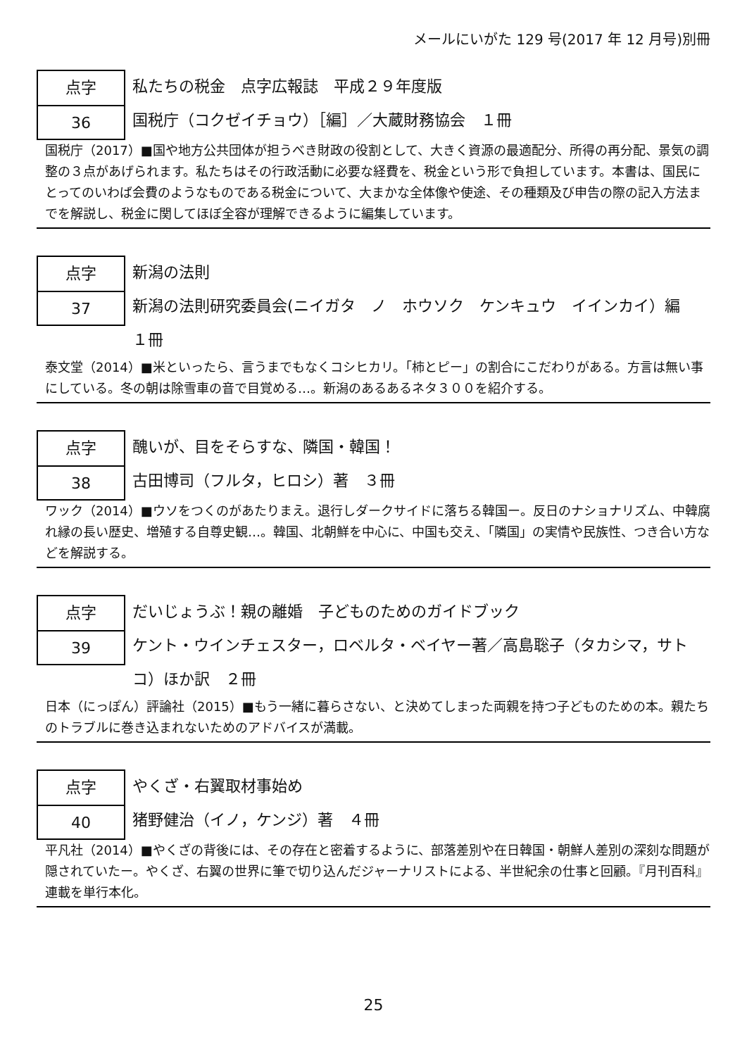メールにいがた 129 号(2017 年 12 月号)別冊
点字
36
私たちの税金　点字広報誌　平成２９年度版
国税庁（コクゼイチョウ）［編］／大蔵財務協会　１冊
国税庁（2017）■国や地方公共団体が担うべき財政の役割として、大きく資源の最適配分、所得の再分配、景気の調整の３点があげられます。私たちはその行政活動に必要な経費を、税金という形で負担しています。本書は、国民にとってのいわば会費のようなものである税金について、大まかな全体像や使途、その種類及び申告の際の記入方法までを解説し、税金に関してほぼ全容が理解できるように編集しています。
点字
37
新潟の法則
新潟の法則研究委員会(ニイガタ　ノ　ホウソク　ケンキュウ　イインカイ）編　１冊
泰文堂（2014）■米といったら、言うまでもなくコシヒカリ。「柿とピー」の割合にこだわりがある。方言は無い事にしている。冬の朝は除雪車の音で目覚める…。新潟のあるあるネタ３００を紹介する。
点字
38
醜いが、目をそらすな、隣国・韓国！
古田博司（フルタ，ヒロシ）著　３冊
ワック（2014）■ウソをつくのがあたりまえ。退行しダークサイドに落ちる韓国ー。反日のナショナリズム、中韓腐れ縁の長い歴史、増殖する自尊史観…。韓国、北朝鮮を中心に、中国も交え、「隣国」の実情や民族性、つき合い方などを解説する。
点字
39
だいじょうぶ！親の離婚　子どものためのガイドブック
ケント・ウインチェスター，ロベルタ・ベイヤー著／高島聡子（タカシマ，サトコ）ほか訳　２冊
日本（にっぽん）評論社（2015）■もう一緒に暮らさない、と決めてしまった両親を持つ子どものための本。親たちのトラブルに巻き込まれないためのアドバイスが満載。
点字
40
やくざ・右翼取材事始め
猪野健治（イノ，ケンジ）著　４冊
平凡社（2014）■やくざの背後には、その存在と密着するように、部落差別や在日韓国・朝鮮人差別の深刻な問題が隠されていたー。やくざ、右翼の世界に筆で切り込んだジャーナリストによる、半世紀余の仕事と回顧。『月刊百科』連載を単行本化。
25